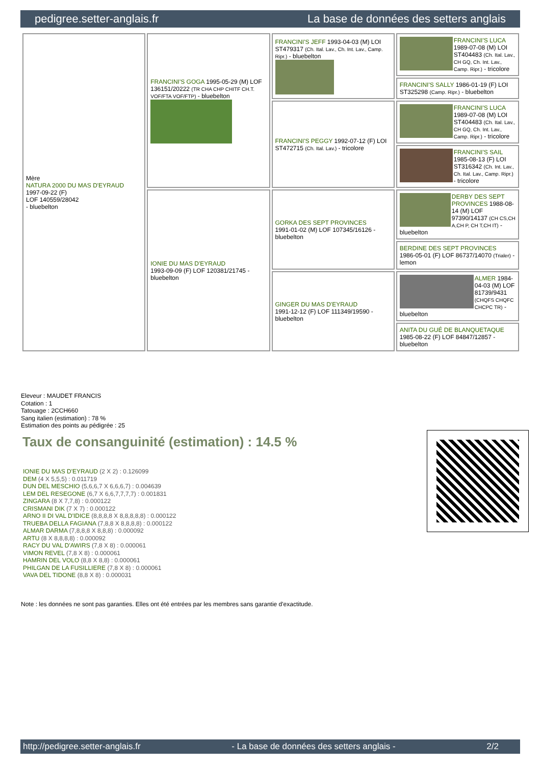pedigree.setter-anglais.fr La base de données des setters anglais
| Mère NATURA 2000 DU MAS D'EYRAUD 1997-09-22 (F) LOF 140559/28042 - bluebelton | FRANCINI'S GOGA 1995-05-29 (M) LOF 136151/20222 (TR CHA CHP CHITF CH.T. VOF/FTA VOF/FTP) - bluebelton | FRANCINI'S JEFF 1993-04-03 (M) LOI ST479317 (Ch. Ital. Lav., Ch. Int. Lav., Camp. Ripr.) - bluebelton | FRANCINI'S LUCA 1989-07-08 (M) LOI ST404483 (Ch. Ital. Lav., CH GQ, Ch. Int. Lav., Camp. Ripr.) - tricolore |
| | | | FRANCINI'S SALLY 1986-01-19 (F) LOI ST325298 (Camp. Ripr.) - bluebelton |
| | | FRANCINI'S PEGGY 1992-07-12 (F) LOI ST472715 (Ch. Ital. Lav.) - tricolore | FRANCINI'S LUCA 1989-07-08 (M) LOI ST404483 (Ch. Ital. Lav., CH GQ, Ch. Int. Lav., Camp. Ripr.) - tricolore |
| | | | FRANCINI'S SAIL 1985-08-13 (F) LOI ST316342 (Ch. Int. Lav., Ch. Ital. Lav., Camp. Ripr.) - tricolore |
| | IONIE DU MAS D'EYRAUD 1993-09-09 (F) LOF 120381/21745 - bluebelton | GORKA DES SEPT PROVINCES 1991-01-02 (M) LOF 107345/16126 - bluebelton | DERBY DES SEPT PROVINCES 1988-08-14 (M) LOF 97390/14137 (CH CS,CH A,CH P, CH T,CH IT) - bluebelton |
| | | | BERDINE DES SEPT PROVINCES 1986-05-01 (F) LOF 86737/14070 (Trialer) - lemon |
| | | GINGER DU MAS D'EYRAUD 1991-12-12 (F) LOF 111349/19590 - bluebelton | ALMER 1984-04-03 (M) LOF 81739/9431 (CHQFS CHQFC CHCPC TR) - bluebelton |
| | | | ANITA DU GUÉ DE BLANQUETAQUE 1985-08-22 (F) LOF 84847/12857 - bluebelton |
Eleveur : MAUDET FRANCIS
Cotation : 1
Tatouage : 2CCH660
Sang italien (estimation) : 78 %
Estimation des points au pédigrée : 25
Taux de consanguinité (estimation) : 14.5 %
IONIE DU MAS D'EYRAUD (2 X 2) : 0.126099
DEM (4 X 5,5,5) : 0.011719
DUN DEL MESCHIO (5,6,6,7 X 6,6,6,7) : 0.004639
LEM DEL RESEGONE (6,7 X 6,6,7,7,7,7) : 0.001831
ZINGARA (8 X 7,7,8) : 0.000122
CRISMANI DIK (7 X 7) : 0.000122
ARNO II DI VAL D'IDICE (8,8,8,8 X 8,8,8,8,8) : 0.000122
TRUEBA DELLA FAGIANA (7,8,8 X 8,8,8,8) : 0.000122
ALMAR DARMA (7,8,8,8 X 8,8,8) : 0.000092
ARTU (8 X 8,8,8,8) : 0.000092
RACY DU VAL D'AWIRS (7,8 X 8) : 0.000061
VIMON REVEL (7,8 X 8) : 0.000061
HAMRIN DEL VOLO (8,8 X 8,8) : 0.000061
PHILGAN DE LA FUSILLIERE (7,8 X 8) : 0.000061
VAVA DEL TIDONE (8,8 X 8) : 0.000031
Note : les données ne sont pas garanties. Elles ont été entrées par les membres sans garantie d'exactitude.
http://pedigree.setter-anglais.fr - La base de données des setters anglais - 2/2